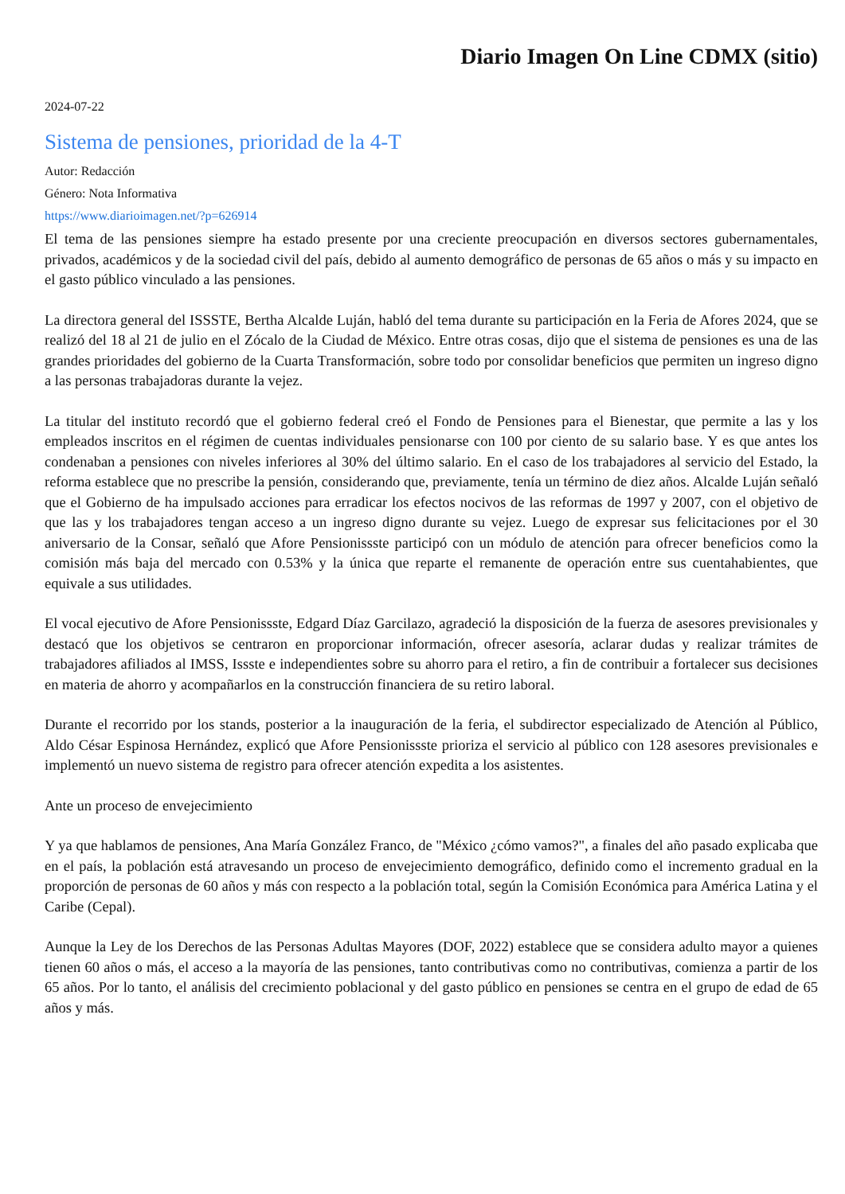Diario Imagen On Line CDMX (sitio)
2024-07-22
Sistema de pensiones, prioridad de la 4-T
Autor: Redacción
Género: Nota Informativa
https://www.diarioimagen.net/?p=626914
El tema de las pensiones siempre ha estado presente por una creciente preocupación en diversos sectores gubernamentales, privados, académicos y de la sociedad civil del país, debido al aumento demográfico de personas de 65 años o más y su impacto en el gasto público vinculado a las pensiones.
La directora general del ISSSTE, Bertha Alcalde Luján, habló del tema durante su participación en la Feria de Afores 2024, que se realizó del 18 al 21 de julio en el Zócalo de la Ciudad de México. Entre otras cosas, dijo que el sistema de pensiones es una de las grandes prioridades del gobierno de la Cuarta Transformación, sobre todo por consolidar beneficios que permiten un ingreso digno a las personas trabajadoras durante la vejez.
La titular del instituto recordó que el gobierno federal creó el Fondo de Pensiones para el Bienestar, que permite a las y los empleados inscritos en el régimen de cuentas individuales pensionarse con 100 por ciento de su salario base. Y es que antes los condenaban a pensiones con niveles inferiores al 30% del último salario. En el caso de los trabajadores al servicio del Estado, la reforma establece que no prescribe la pensión, considerando que, previamente, tenía un término de diez años. Alcalde Luján señaló que el Gobierno de ha impulsado acciones para erradicar los efectos nocivos de las reformas de 1997 y 2007, con el objetivo de que las y los trabajadores tengan acceso a un ingreso digno durante su vejez. Luego de expresar sus felicitaciones por el 30 aniversario de la Consar, señaló que Afore Pensionissste participó con un módulo de atención para ofrecer beneficios como la comisión más baja del mercado con 0.53% y la única que reparte el remanente de operación entre sus cuentahabientes, que equivale a sus utilidades.
El vocal ejecutivo de Afore Pensionissste, Edgard Díaz Garcilazo, agradeció la disposición de la fuerza de asesores previsionales y destacó que los objetivos se centraron en proporcionar información, ofrecer asesoría, aclarar dudas y realizar trámites de trabajadores afiliados al IMSS, Issste e independientes sobre su ahorro para el retiro, a fin de contribuir a fortalecer sus decisiones en materia de ahorro y acompañarlos en la construcción financiera de su retiro laboral.
Durante el recorrido por los stands, posterior a la inauguración de la feria, el subdirector especializado de Atención al Público, Aldo César Espinosa Hernández, explicó que Afore Pensionissste prioriza el servicio al público con 128 asesores previsionales e implementó un nuevo sistema de registro para ofrecer atención expedita a los asistentes.
Ante un proceso de envejecimiento
Y ya que hablamos de pensiones, Ana María González Franco, de "México ¿cómo vamos?", a finales del año pasado explicaba que en el país, la población está atravesando un proceso de envejecimiento demográfico, definido como el incremento gradual en la proporción de personas de 60 años y más con respecto a la población total, según la Comisión Económica para América Latina y el Caribe (Cepal).
Aunque la Ley de los Derechos de las Personas Adultas Mayores (DOF, 2022) establece que se considera adulto mayor a quienes tienen 60 años o más, el acceso a la mayoría de las pensiones, tanto contributivas como no contributivas, comienza a partir de los 65 años. Por lo tanto, el análisis del crecimiento poblacional y del gasto público en pensiones se centra en el grupo de edad de 65 años y más.